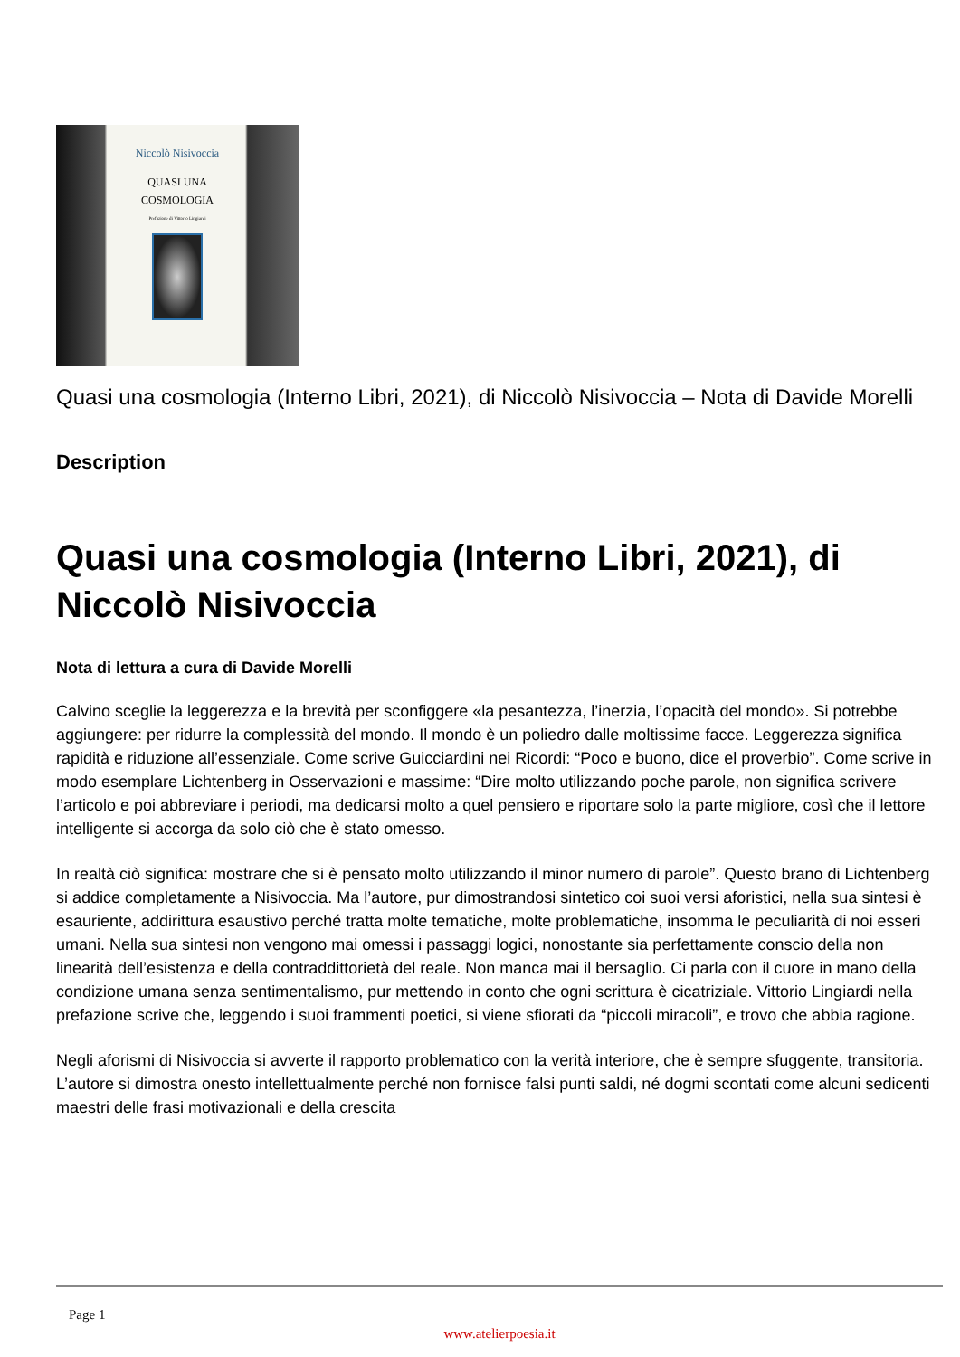Niccolò Nisivoccia
QUASI UNA
COSMOLOGIA
Prefazione di Vittorio Lingiardi
Quasi una cosmologia (Interno Libri, 2021), di Niccolò Nisivoccia – Nota di Davide Morelli
Description
Quasi una cosmologia (Interno Libri, 2021), di Niccolò Nisivoccia
Nota di lettura a cura di Davide Morelli
Calvino sceglie la leggerezza e la brevità per sconfiggere «la pesantezza, l’inerzia, l’opacità del mondo». Si potrebbe aggiungere: per ridurre la complessità del mondo. Il mondo è un poliedro dalle moltissime facce. Leggerezza significa rapidità e riduzione all’essenziale. Come scrive Guicciardini nei Ricordi: “Poco e buono, dice el proverbio”. Come scrive in modo esemplare Lichtenberg in Osservazioni e massime: “Dire molto utilizzando poche parole, non significa scrivere l’articolo e poi abbreviare i periodi, ma dedicarsi molto a quel pensiero e riportare solo la parte migliore, così che il lettore intelligente si accorga da solo ciò che è stato omesso.
In realtà ciò significa: mostrare che si è pensato molto utilizzando il minor numero di parole”. Questo brano di Lichtenberg si addice completamente a Nisivoccia. Ma l’autore, pur dimostrandosi sintetico coi suoi versi aforistici, nella sua sintesi è esauriente, addirittura esaustivo perché tratta molte tematiche, molte problematiche, insomma le peculiarità di noi esseri umani. Nella sua sintesi non vengono mai omessi i passaggi logici, nonostante sia perfettamente conscio della non linearità dell’esistenza e della contraddittorietà del reale. Non manca mai il bersaglio. Ci parla con il cuore in mano della condizione umana senza sentimentalismo, pur mettendo in conto che ogni scrittura è cicatriziale. Vittorio Lingiardi nella prefazione scrive che, leggendo i suoi frammenti poetici, si viene sfiorati da “piccoli miracoli”, e trovo che abbia ragione.
Negli aforismi di Nisivoccia si avverte il rapporto problematico con la verità interiore, che è sempre sfuggente, transitoria. L’autore si dimostra onesto intellettualmente perché non fornisce falsi punti saldi, né dogmi scontati come alcuni sedicenti maestri delle frasi motivazionali e della crescita
Page 1
www.atelierpoesia.it